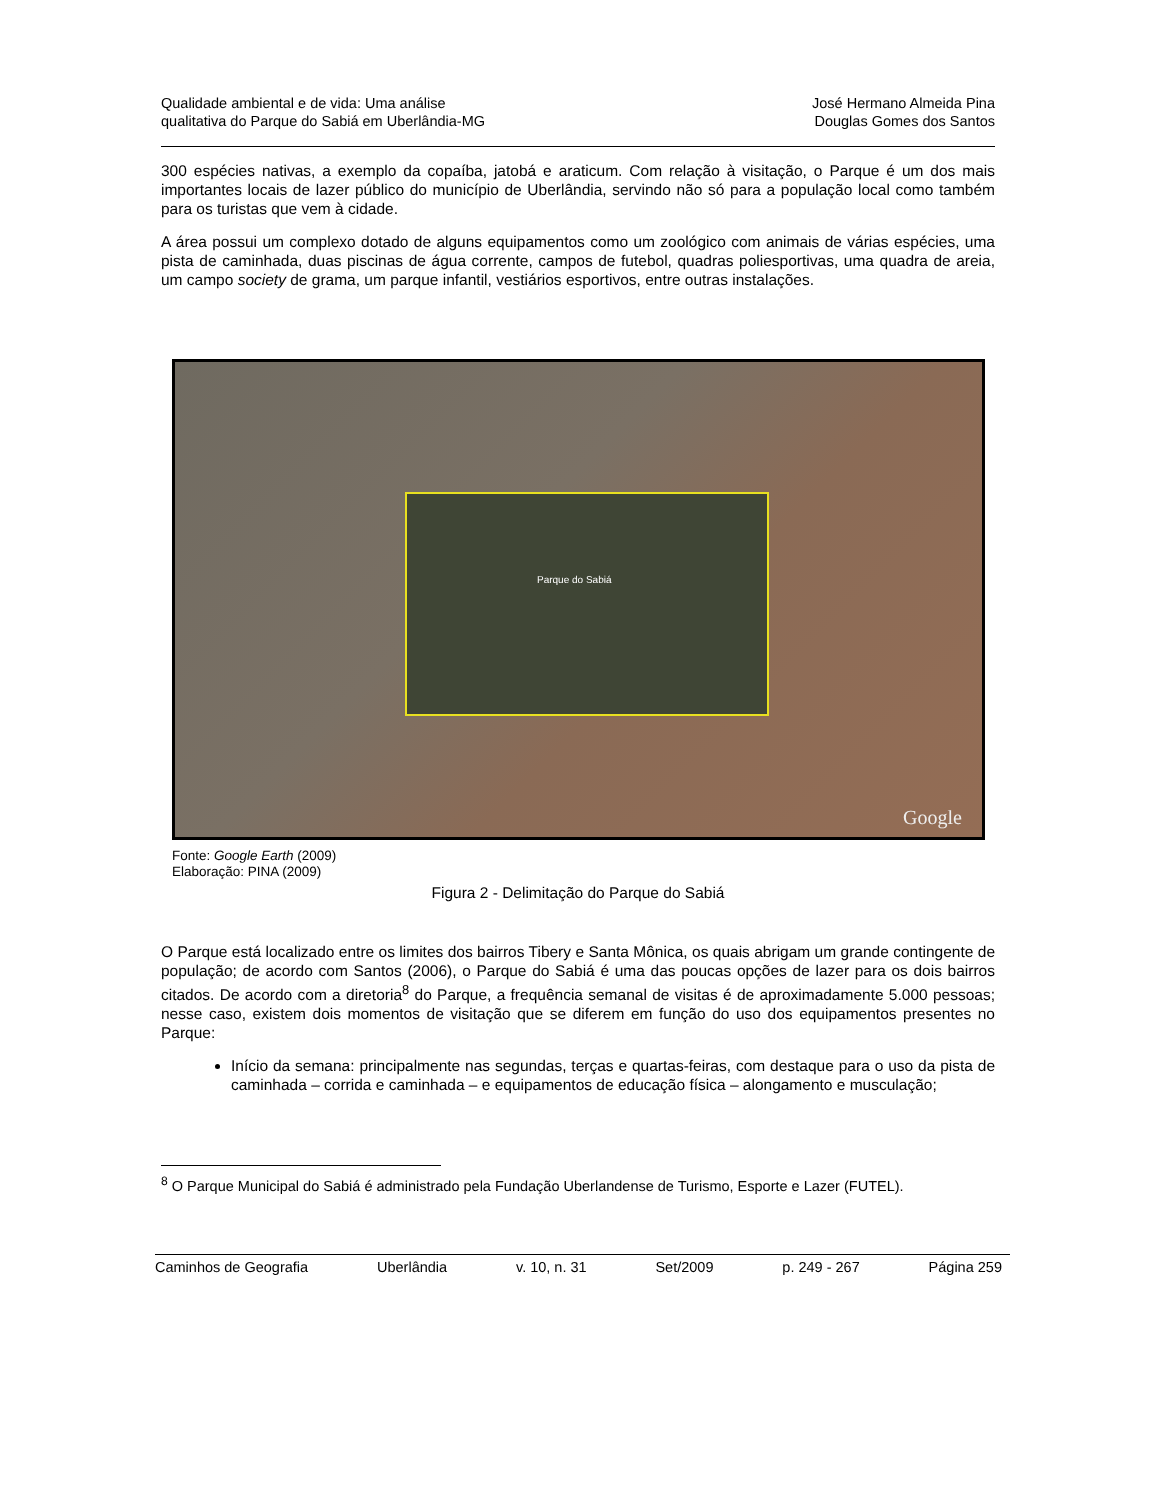Qualidade ambiental e de vida: Uma análise
qualitativa do Parque do Sabiá em Uberlândia-MG
José Hermano Almeida Pina
Douglas Gomes dos Santos
300 espécies nativas, a exemplo da copaíba, jatobá e araticum. Com relação à visitação, o Parque é um dos mais importantes locais de lazer público do município de Uberlândia, servindo não só para a população local como também para os turistas que vem à cidade.
A área possui um complexo dotado de alguns equipamentos como um zoológico com animais de várias espécies, uma pista de caminhada, duas piscinas de água corrente, campos de futebol, quadras poliesportivas, uma quadra de areia, um campo society de grama, um parque infantil, vestiários esportivos, entre outras instalações.
Parque do Sabiá
Google
Fonte: Google Earth (2009)
Elaboração: PINA (2009)
Figura 2 - Delimitação do Parque do Sabiá
O Parque está localizado entre os limites dos bairros Tibery e Santa Mônica, os quais abrigam um grande contingente de população; de acordo com Santos (2006), o Parque do Sabiá é uma das poucas opções de lazer para os dois bairros citados. De acordo com a diretoria<sup>8</sup> do Parque, a frequência semanal de visitas é de aproximadamente 5.000 pessoas; nesse caso, existem dois momentos de visitação que se diferem em função do uso dos equipamentos presentes no Parque:
Início da semana: principalmente nas segundas, terças e quartas-feiras, com destaque para o uso da pista de caminhada – corrida e caminhada – e equipamentos de educação física – alongamento e musculação;
<sup>8</sup> O Parque Municipal do Sabiá é administrado pela Fundação Uberlandense de Turismo, Esporte e Lazer (FUTEL).
Caminhos de Geografia Uberlândia v. 10, n. 31 Set/2009 p. 249 - 267 Página 259